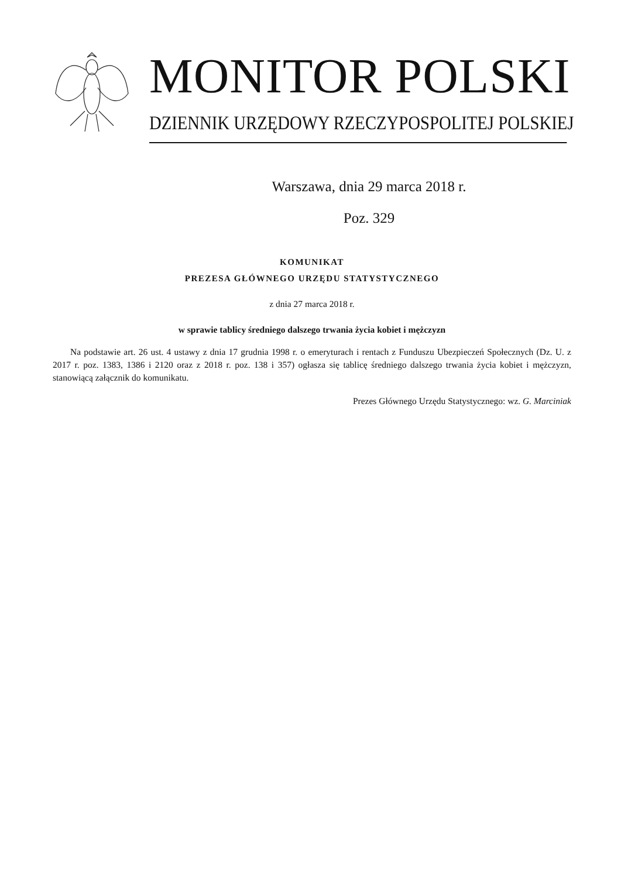MONITOR POLSKI
DZIENNIK URZĘDOWY RZECZYPOSPOLITEJ POLSKIEJ
Warszawa, dnia 29 marca 2018 r.
Poz. 329
KOMUNIKAT
PREZESA GŁÓWNEGO URZĘDU STATYSTYCZNEGO
z dnia 27 marca 2018 r.
w sprawie tablicy średniego dalszego trwania życia kobiet i mężczyzn
Na podstawie art. 26 ust. 4 ustawy z dnia 17 grudnia 1998 r. o emeryturach i rentach z Funduszu Ubezpieczeń Społecznych (Dz. U. z 2017 r. poz. 1383, 1386 i 2120 oraz z 2018 r. poz. 138 i 357) ogłasza się tablicę średniego dalszego trwania życia kobiet i mężczyzn, stanowiącą załącznik do komunikatu.
Prezes Głównego Urzędu Statystycznego: wz. G. Marciniak